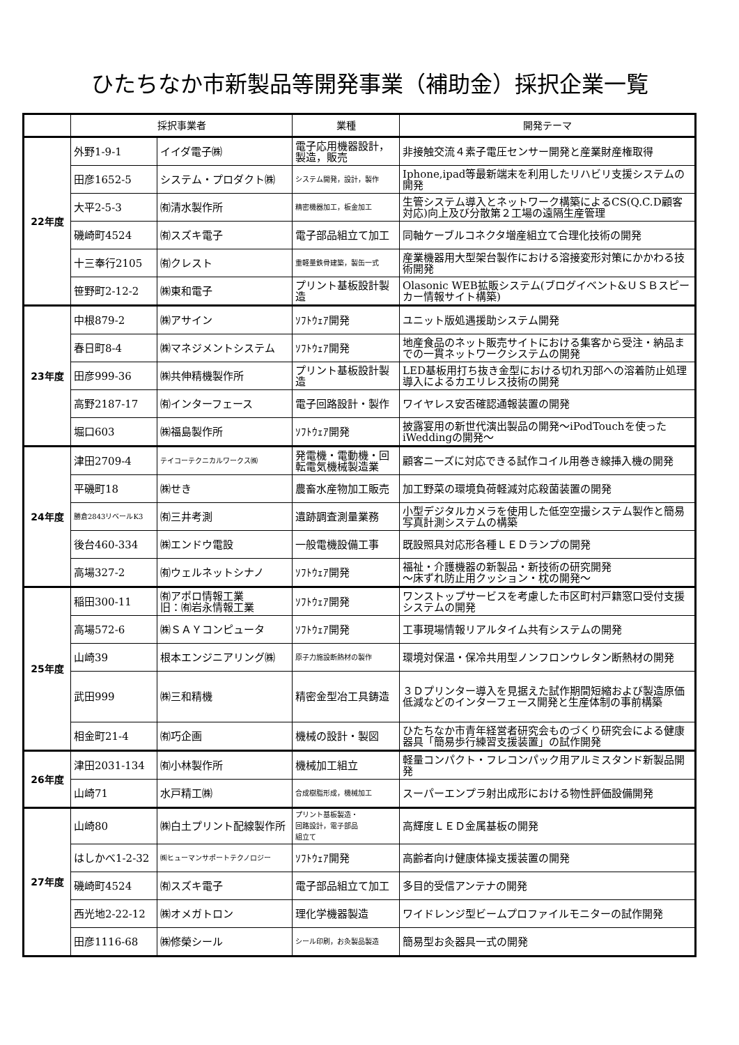ひたちなか市新製品等開発事業（補助金）採択企業一覧
| | 採択事業者 | | 業種 | 開発テーマ |
| --- | --- | --- | --- | --- |
| 22年度 | 外野1-9-1 | イイダ電子㈱ | 電子応用機器設計，製造，販売 | 非接触交流４素子電圧センサー開発と産業財産権取得 |
| | 田彦1652-5 | システム・プロダクト㈱ | システム開発，設計，製作 | Iphone,ipad等最新端末を利用したリハビリ支援システムの開発 |
| | 大平2-5-3 | ㈲清水製作所 | 精密機器加工，板金加工 | 生管システム導入とネットワーク構築によるCS(Q.C.D顧客対応)向上及び分散第２工場の遠隔生産管理 |
| | 磯崎町4524 | ㈲スズキ電子 | 電子部品組立て加工 | 同軸ケーブルコネクタ増産組立て合理化技術の開発 |
| | 十三奉行2105 | ㈲クレスト | 重軽量鉄骨建築，製缶一式 | 産業機器用大型架台製作における溶接変形対策にかかわる技術開発 |
| | 笹野町2-12-2 | ㈱東和電子 | プリント基板設計製造 | Olasonic WEB拡販システム(ブログイベント&ＵＳＢスピーカー情報サイト構築) |
| 23年度 | 中根879-2 | ㈱アサイン | ｿﾌﾄｳｪｱ開発 | ユニット版処遇援助システム開発 |
| | 春日町8-4 | ㈱マネジメントシステム | ｿﾌﾄｳｪｱ開発 | 地産食品のネット販売サイトにおける集客から受注・納品までの一貫ネットワークシステムの開発 |
| | 田彦999-36 | ㈱共伸精機製作所 | プリント基板設計製造 | LED基板用打ち抜き金型における切れ刃部への溶着防止処理導入によるカエリレス技術の開発 |
| | 高野2187-17 | ㈲インターフェース | 電子回路設計・製作 | ワイヤレス安否確認通報装置の開発 |
| | 堀口603 | ㈱福島製作所 | ｿﾌﾄｳｪｱ開発 | 披露宴用の新世代演出製品の開発～iPodTouchを使ったiWeddingの開発～ |
| 24年度 | 津田2709-4 | テイコーテクニカルワークス㈱ | 発電機・電動機・回転電気機械製造業 | 顧客ニーズに対応できる試作コイル用巻き線挿入機の開発 |
| | 平磯町18 | ㈱せき | 農畜水産物加工販売 | 加工野菜の環境負荷軽減対応殺菌装置の開発 |
| | 勝倉2843リベールK3 | ㈲三井考測 | 遺跡調査測量業務 | 小型デジタルカメラを使用した低空空撮システム製作と簡易写真計測システムの構築 |
| | 後台460-334 | ㈱エンドウ電設 | 一般電機設備工事 | 既設照具対応形各種ＬＥＤランプの開発 |
| | 高場327-2 | ㈲ウェルネットシナノ | ｿﾌﾄｳｪｱ開発 | 福祉・介護機器の新製品・新技術の研究開発 ～床ずれ防止用クッション・枕の開発～ |
| 25年度 | 稲田300-11 | ㈲アポロ情報工業 旧：㈲岩永情報工業 | ｿﾌﾄｳｪｱ開発 | ワンストップサービスを考慮した市区町村戸籍窓口受付支援システムの開発 |
| | 高場572-6 | ㈱ＳＡＹコンピュータ | ｿﾌﾄｳｪｱ開発 | 工事現場情報リアルタイム共有システムの開発 |
| | 山崎39 | 根本エンジニアリング㈱ | 原子力施設断熱材の製作 | 環境対保温・保冷共用型ノンフロンウレタン断熱材の開発 |
| | 武田999 | ㈱三和精機 | 精密金型冶工具鋳造 | ３Ｄプリンター導入を見据えた試作期間短縮および製造原価低減などのインターフェース開発と生産体制の事前構築 |
| | 相金町21-4 | ㈲巧企画 | 機械の設計・製図 | ひたちなか市青年経営者研究会ものづくり研究会による健康器具「簡易歩行練習支援装置」の試作開発 |
| 26年度 | 津田2031-134 | ㈲小林製作所 | 機械加工組立 | 軽量コンパクト・フレコンパック用アルミスタンド新製品開発 |
| | 山崎71 | 水戸精工㈱ | 合成樹脂形成，機械加工 | スーパーエンプラ射出成形における物性評価設備開発 |
| 27年度 | 山崎80 | ㈱白土プリント配線製作所 | プリント基板製造・ 回路設計，電子部品 組立て | 高輝度ＬＥＤ金属基板の開発 |
| | はしかべ1-2-32 | ㈱ヒューマンサポートテクノロジー | ｿﾌﾄｳｪｱ開発 | 高齢者向け健康体操支援装置の開発 |
| | 磯崎町4524 | ㈲スズキ電子 | 電子部品組立て加工 | 多目的受信アンテナの開発 |
| | 西光地2-22-12 | ㈱オメガトロン | 理化学機器製造 | ワイドレンジ型ビームプロファイルモニターの試作開発 |
| | 田彦1116-68 | ㈱修榮シール | シール印刷，お灸製品製造 | 簡易型お灸器具一式の開発 |